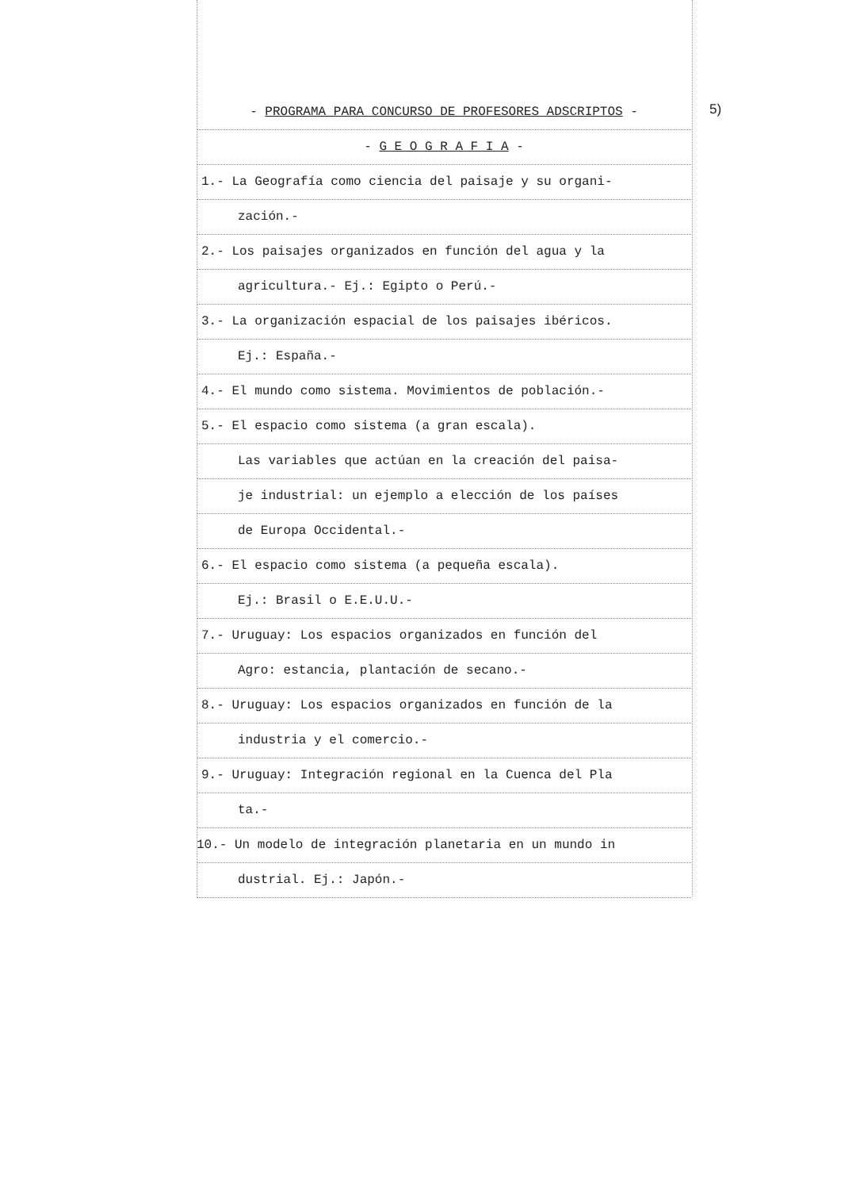5)
- PROGRAMA PARA CONCURSO DE PROFESORES ADSCRIPTOS -
- G E O G R A F I A -
1.- La Geografía como ciencia del paisaje y su organi-
zación.-
2.- Los paisajes organizados en función del agua y la
agricultura.- Ej.: Egipto o Perú.-
3.- La organización espacial de los paisajes ibéricos.
Ej.: España.-
4.- El mundo como sistema. Movimientos de población.-
5.- El espacio como sistema (a gran escala).
Las variables que actúan en la creación del paisa-
je industrial: un ejemplo a elección de los países
de Europa Occidental.-
6.- El espacio como sistema (a pequeña escala).
Ej.: Brasil o E.E.U.U.-
7.- Uruguay: Los espacios organizados en función del
Agro: estancia, plantación de secano.-
8.- Uruguay: Los espacios organizados en función de la
industria y el comercio.-
9.- Uruguay: Integración regional en la Cuenca del Pla
ta.-
10.- Un modelo de integración planetaria en un mundo in
dustrial. Ej.: Japón.-